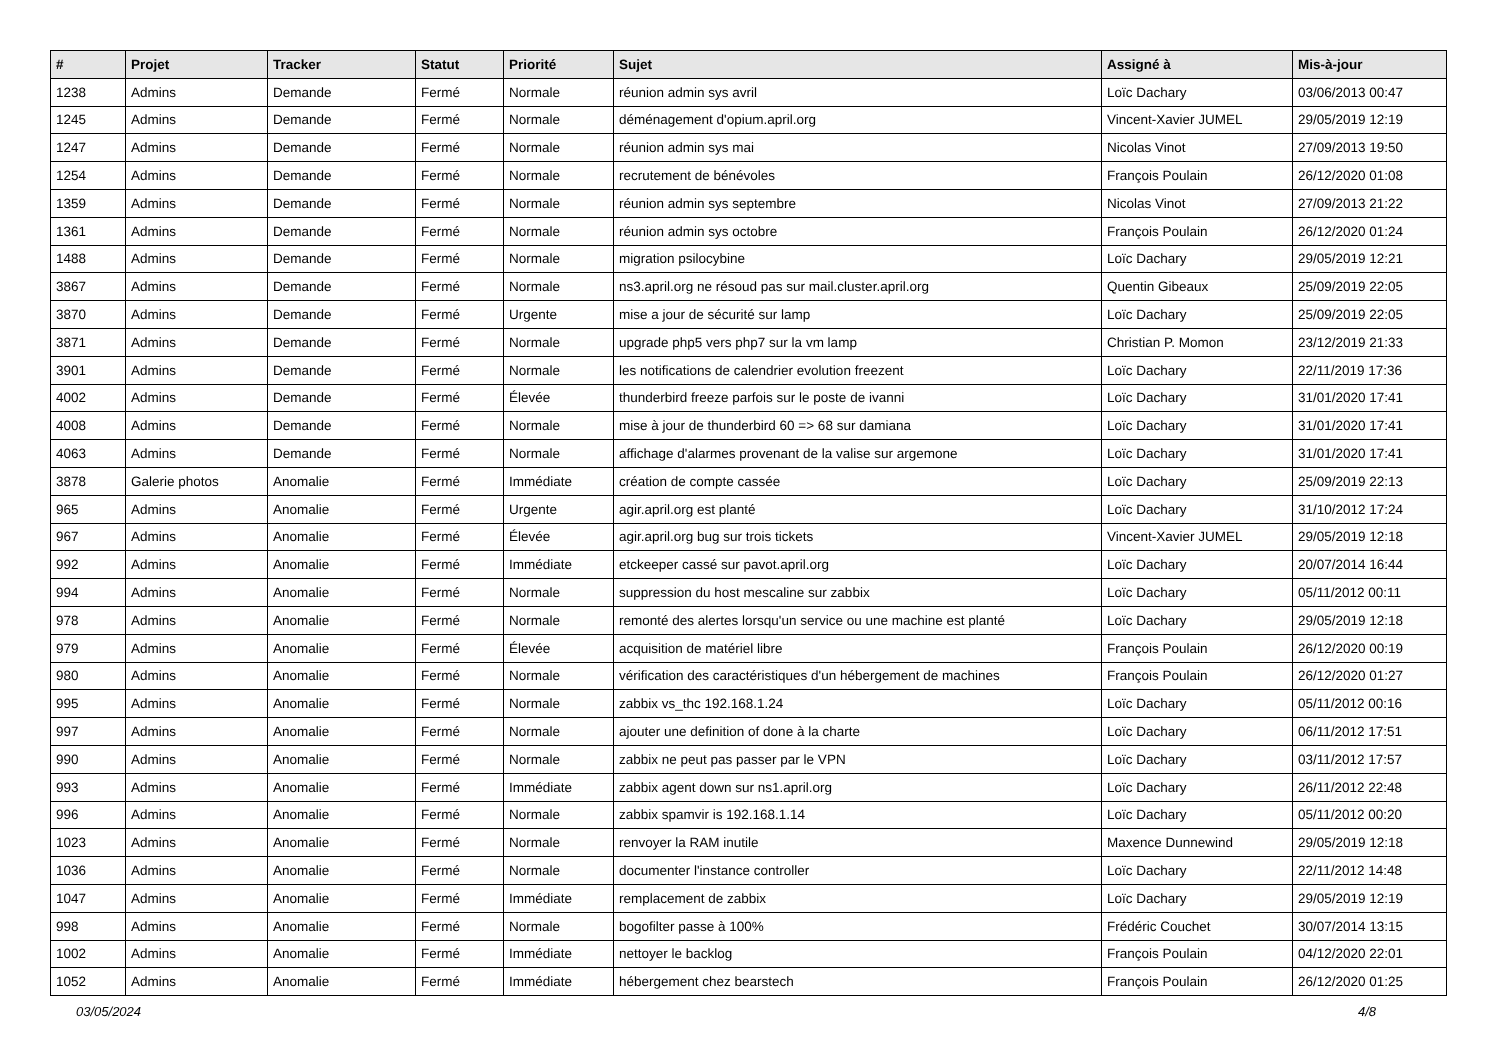| # | Projet | Tracker | Statut | Priorité | Sujet | Assigné à | Mis-à-jour |
| --- | --- | --- | --- | --- | --- | --- | --- |
| 1238 | Admins | Demande | Fermé | Normale | réunion admin sys avril | Loïc Dachary | 03/06/2013 00:47 |
| 1245 | Admins | Demande | Fermé | Normale | déménagement d'opium.april.org | Vincent-Xavier JUMEL | 29/05/2019 12:19 |
| 1247 | Admins | Demande | Fermé | Normale | réunion admin sys mai | Nicolas Vinot | 27/09/2013 19:50 |
| 1254 | Admins | Demande | Fermé | Normale | recrutement de bénévoles | François Poulain | 26/12/2020 01:08 |
| 1359 | Admins | Demande | Fermé | Normale | réunion admin sys septembre | Nicolas Vinot | 27/09/2013 21:22 |
| 1361 | Admins | Demande | Fermé | Normale | réunion admin sys octobre | François Poulain | 26/12/2020 01:24 |
| 1488 | Admins | Demande | Fermé | Normale | migration psilocybine | Loïc Dachary | 29/05/2019 12:21 |
| 3867 | Admins | Demande | Fermé | Normale | ns3.april.org ne résoud pas sur mail.cluster.april.org | Quentin Gibeaux | 25/09/2019 22:05 |
| 3870 | Admins | Demande | Fermé | Urgente | mise a jour de sécurité sur lamp | Loïc Dachary | 25/09/2019 22:05 |
| 3871 | Admins | Demande | Fermé | Normale | upgrade php5 vers php7 sur la vm lamp | Christian P. Momon | 23/12/2019 21:33 |
| 3901 | Admins | Demande | Fermé | Normale | les notifications de calendrier evolution freezent | Loïc Dachary | 22/11/2019 17:36 |
| 4002 | Admins | Demande | Fermé | Élevée | thunderbird freeze parfois sur le poste de ivanni | Loïc Dachary | 31/01/2020 17:41 |
| 4008 | Admins | Demande | Fermé | Normale | mise à jour de thunderbird 60 => 68 sur damiana | Loïc Dachary | 31/01/2020 17:41 |
| 4063 | Admins | Demande | Fermé | Normale | affichage d'alarmes provenant de la valise sur argemone | Loïc Dachary | 31/01/2020 17:41 |
| 3878 | Galerie photos | Anomalie | Fermé | Immédiate | création de compte cassée | Loïc Dachary | 25/09/2019 22:13 |
| 965 | Admins | Anomalie | Fermé | Urgente | agir.april.org est planté | Loïc Dachary | 31/10/2012 17:24 |
| 967 | Admins | Anomalie | Fermé | Élevée | agir.april.org bug sur trois tickets | Vincent-Xavier JUMEL | 29/05/2019 12:18 |
| 992 | Admins | Anomalie | Fermé | Immédiate | etckeeper cassé sur pavot.april.org | Loïc Dachary | 20/07/2014 16:44 |
| 994 | Admins | Anomalie | Fermé | Normale | suppression du host mescaline sur zabbix | Loïc Dachary | 05/11/2012 00:11 |
| 978 | Admins | Anomalie | Fermé | Normale | remonté des alertes lorsqu'un service ou une machine est planté | Loïc Dachary | 29/05/2019 12:18 |
| 979 | Admins | Anomalie | Fermé | Élevée | acquisition de matériel libre | François Poulain | 26/12/2020 00:19 |
| 980 | Admins | Anomalie | Fermé | Normale | vérification des caractéristiques d'un hébergement de machines | François Poulain | 26/12/2020 01:27 |
| 995 | Admins | Anomalie | Fermé | Normale | zabbix vs_thc 192.168.1.24 | Loïc Dachary | 05/11/2012 00:16 |
| 997 | Admins | Anomalie | Fermé | Normale | ajouter une definition of done à la charte | Loïc Dachary | 06/11/2012 17:51 |
| 990 | Admins | Anomalie | Fermé | Normale | zabbix ne peut pas passer par le VPN | Loïc Dachary | 03/11/2012 17:57 |
| 993 | Admins | Anomalie | Fermé | Immédiate | zabbix agent down sur ns1.april.org | Loïc Dachary | 26/11/2012 22:48 |
| 996 | Admins | Anomalie | Fermé | Normale | zabbix spamvir is 192.168.1.14 | Loïc Dachary | 05/11/2012 00:20 |
| 1023 | Admins | Anomalie | Fermé | Normale | renvoyer la RAM inutile | Maxence Dunnewind | 29/05/2019 12:18 |
| 1036 | Admins | Anomalie | Fermé | Normale | documenter l'instance controller | Loïc Dachary | 22/11/2012 14:48 |
| 1047 | Admins | Anomalie | Fermé | Immédiate | remplacement de zabbix | Loïc Dachary | 29/05/2019 12:19 |
| 998 | Admins | Anomalie | Fermé | Normale | bogofilter passe à 100% | Frédéric Couchet | 30/07/2014 13:15 |
| 1002 | Admins | Anomalie | Fermé | Immédiate | nettoyer le backlog | François Poulain | 04/12/2020 22:01 |
| 1052 | Admins | Anomalie | Fermé | Immédiate | hébergement chez bearstech | François Poulain | 26/12/2020 01:25 |
03/05/2024 4/8